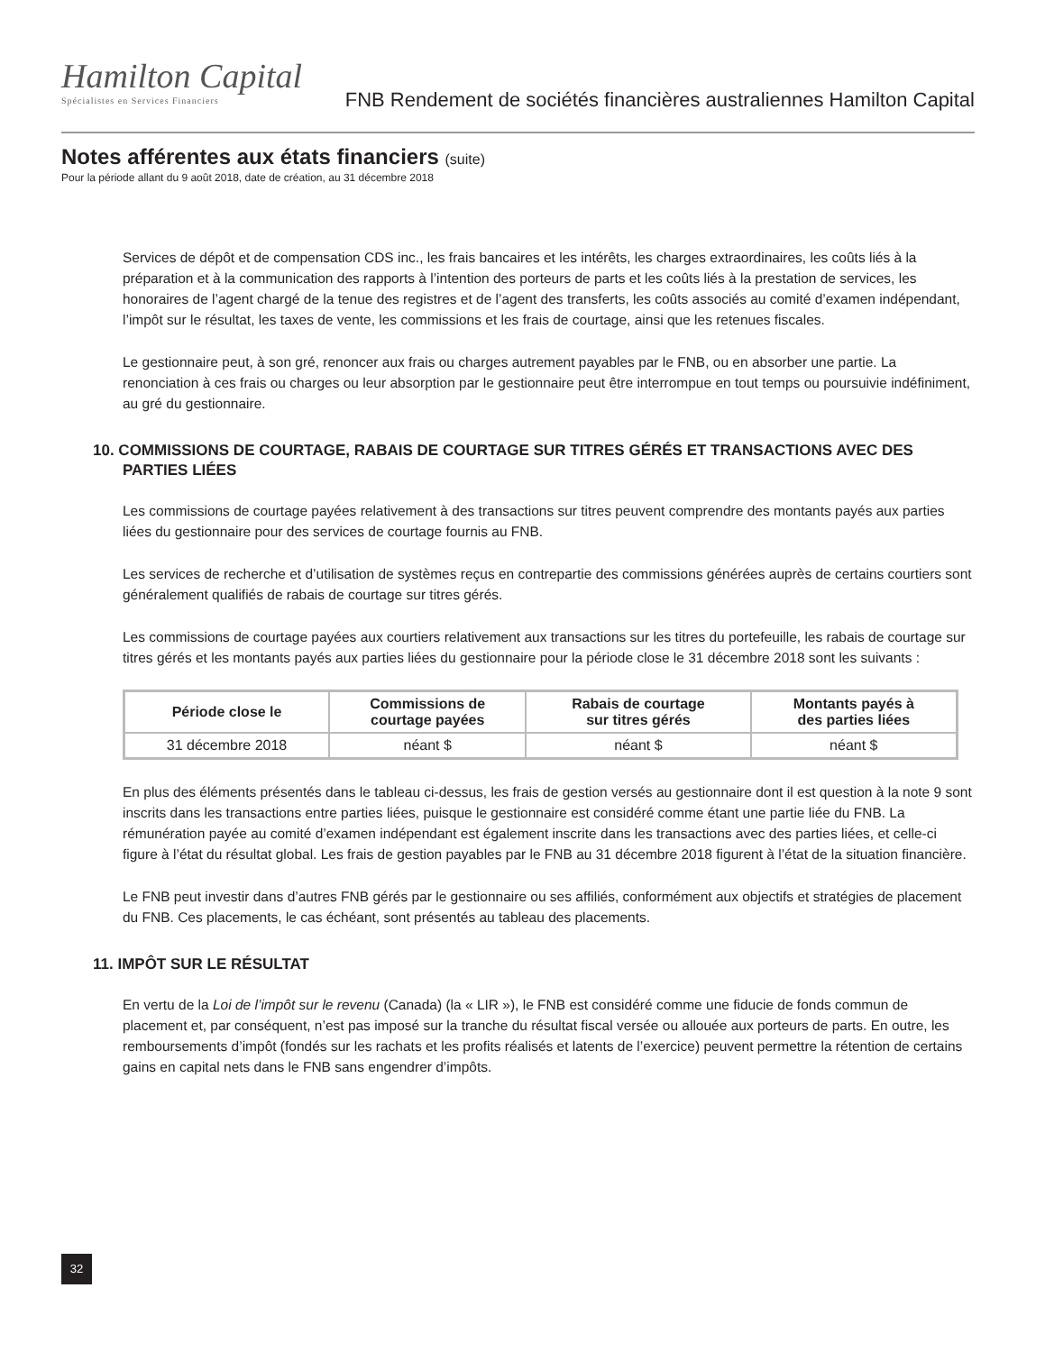Hamilton Capital
Spécialistes en Services Financiers
FNB Rendement de sociétés financières australiennes Hamilton Capital
Notes afférentes aux états financiers (suite)
Pour la période allant du 9 août 2018, date de création, au 31 décembre 2018
Services de dépôt et de compensation CDS inc., les frais bancaires et les intérêts, les charges extraordinaires, les coûts liés à la préparation et à la communication des rapports à l’intention des porteurs de parts et les coûts liés à la prestation de services, les honoraires de l’agent chargé de la tenue des registres et de l’agent des transferts, les coûts associés au comité d’examen indépendant, l’impôt sur le résultat, les taxes de vente, les commissions et les frais de courtage, ainsi que les retenues fiscales.
Le gestionnaire peut, à son gré, renoncer aux frais ou charges autrement payables par le FNB, ou en absorber une partie. La renonciation à ces frais ou charges ou leur absorption par le gestionnaire peut être interrompue en tout temps ou poursuivie indéfiniment, au gré du gestionnaire.
10. COMMISSIONS DE COURTAGE, RABAIS DE COURTAGE SUR TITRES GÉRÉS ET TRANSACTIONS AVEC DES PARTIES LIÉES
Les commissions de courtage payées relativement à des transactions sur titres peuvent comprendre des montants payés aux parties liées du gestionnaire pour des services de courtage fournis au FNB.
Les services de recherche et d’utilisation de systèmes reçus en contrepartie des commissions générées auprès de certains courtiers sont généralement qualifiés de rabais de courtage sur titres gérés.
Les commissions de courtage payées aux courtiers relativement aux transactions sur les titres du portefeuille, les rabais de courtage sur titres gérés et les montants payés aux parties liées du gestionnaire pour la période close le 31 décembre 2018 sont les suivants :
| Période close le | Commissions de courtage payées | Rabais de courtage sur titres gérés | Montants payés à des parties liées |
| --- | --- | --- | --- |
| 31 décembre 2018 | néant $ | néant $ | néant $ |
En plus des éléments présentés dans le tableau ci-dessus, les frais de gestion versés au gestionnaire dont il est question à la note 9 sont inscrits dans les transactions entre parties liées, puisque le gestionnaire est considéré comme étant une partie liée du FNB. La rémunération payée au comité d’examen indépendant est également inscrite dans les transactions avec des parties liées, et celle-ci figure à l’état du résultat global. Les frais de gestion payables par le FNB au 31 décembre 2018 figurent à l’état de la situation financière.
Le FNB peut investir dans d’autres FNB gérés par le gestionnaire ou ses affiliés, conformément aux objectifs et stratégies de placement du FNB. Ces placements, le cas échéant, sont présentés au tableau des placements.
11. IMPÔT SUR LE RÉSULTAT
En vertu de la Loi de l’impôt sur le revenu (Canada) (la « LIR »), le FNB est considéré comme une fiducie de fonds commun de placement et, par conséquent, n’est pas imposé sur la tranche du résultat fiscal versée ou allouée aux porteurs de parts. En outre, les remboursements d’impôt (fondés sur les rachats et les profits réalisés et latents de l’exercice) peuvent permettre la rétention de certains gains en capital nets dans le FNB sans engendrer d’impôts.
32